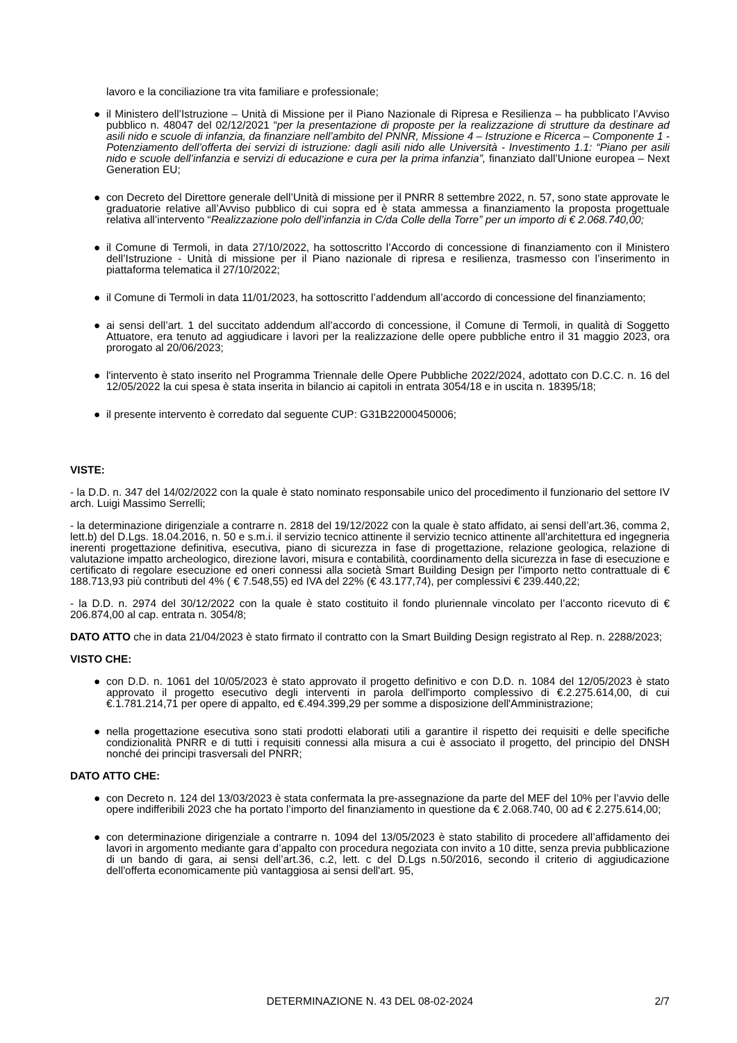lavoro e la conciliazione tra vita familiare e professionale;
● il Ministero dell’Istruzione – Unità di Missione per il Piano Nazionale di Ripresa e Resilienza – ha pubblicato l’Avviso pubblico n. 48047 del 02/12/2021 “per la presentazione di proposte per la realizzazione di strutture da destinare ad asili nido e scuole di infanzia, da finanziare nell’ambito del PNNR, Missione 4 – Istruzione e Ricerca – Componente 1 - Potenziamento dell’offerta dei servizi di istruzione: dagli asili nido alle Università - Investimento 1.1: “Piano per asili nido e scuole dell’infanzia e servizi di educazione e cura per la prima infanzia”, finanziato dall’Unione europea – Next Generation EU;
● con Decreto del Direttore generale dell’Unità di missione per il PNRR 8 settembre 2022, n. 57, sono state approvate le graduatorie relative all’Avviso pubblico di cui sopra ed è stata ammessa a finanziamento la proposta progettuale relativa all’intervento “Realizzazione polo dell’infanzia in C/da Colle della Torre” per un importo di € 2.068.740,00;
● il Comune di Termoli, in data 27/10/2022, ha sottoscritto l’Accordo di concessione di finanziamento con il Ministero dell’Istruzione - Unità di missione per il Piano nazionale di ripresa e resilienza, trasmesso con l’inserimento in piattaforma telematica il 27/10/2022;
● il Comune di Termoli in data 11/01/2023, ha sottoscritto l’addendum all’accordo di concessione del finanziamento;
● ai sensi dell’art. 1 del succitato addendum all’accordo di concessione, il Comune di Termoli, in qualità di Soggetto Attuatore, era tenuto ad aggiudicare i lavori per la realizzazione delle opere pubbliche entro il 31 maggio 2023, ora prorogato al 20/06/2023;
● l'intervento è stato inserito nel Programma Triennale delle Opere Pubbliche 2022/2024, adottato con D.C.C. n. 16 del 12/05/2022 la cui spesa è stata inserita in bilancio ai capitoli in entrata 3054/18 e in uscita n. 18395/18;
● il presente intervento è corredato dal seguente CUP: G31B22000450006;
VISTE:
- la D.D. n. 347 del 14/02/2022 con la quale è stato nominato responsabile unico del procedimento il funzionario del settore IV arch. Luigi Massimo Serrelli;
- la determinazione dirigenziale a contrarre n. 2818 del 19/12/2022 con la quale è stato affidato, ai sensi dell’art.36, comma 2, lett.b) del D.Lgs. 18.04.2016, n. 50 e s.m.i. il servizio tecnico attinente il servizio tecnico attinente all'architettura ed ingegneria inerenti progettazione definitiva, esecutiva, piano di sicurezza in fase di progettazione, relazione geologica, relazione di valutazione impatto archeologico, direzione lavori, misura e contabilità, coordinamento della sicurezza in fase di esecuzione e certificato di regolare esecuzione ed oneri connessi alla società Smart Building Design per l'importo netto contrattuale di € 188.713,93 più contributi del 4% ( € 7.548,55) ed IVA del 22% (€ 43.177,74), per complessivi € 239.440,22;
- la D.D. n. 2974 del 30/12/2022 con la quale è stato costituito il fondo pluriennale vincolato per l’acconto ricevuto di € 206.874,00 al cap. entrata n. 3054/8;
DATO ATTO che in data 21/04/2023 è stato firmato il contratto con la Smart Building Design registrato al Rep. n. 2288/2023;
VISTO CHE:
● con D.D. n. 1061 del 10/05/2023 è stato approvato il progetto definitivo e con D.D. n. 1084 del 12/05/2023 è stato approvato il progetto esecutivo degli interventi in parola dell'importo complessivo di €.2.275.614,00, di cui €.1.781.214,71 per opere di appalto, ed €.494.399,29 per somme a disposizione dell'Amministrazione;
● nella progettazione esecutiva sono stati prodotti elaborati utili a garantire il rispetto dei requisiti e delle specifiche condizionalità PNRR e di tutti i requisiti connessi alla misura a cui è associato il progetto, del principio del DNSH nonché dei principi trasversali del PNRR;
DATO ATTO CHE:
● con Decreto n. 124 del 13/03/2023 è stata confermata la pre-assegnazione da parte del MEF del 10% per l’avvio delle opere indifferibili 2023 che ha portato l’importo del finanziamento in questione da € 2.068.740, 00 ad € 2.275.614,00;
● con determinazione dirigenziale a contrarre n. 1094 del 13/05/2023 è stato stabilito di procedere all’affidamento dei lavori in argomento mediante gara d’appalto con procedura negoziata con invito a 10 ditte, senza previa pubblicazione di un bando di gara, ai sensi dell’art.36, c.2, lett. c del D.Lgs n.50/2016, secondo il criterio di aggiudicazione dell'offerta economicamente più vantaggiosa ai sensi dell'art. 95,
DETERMINAZIONE N. 43 DEL 08-02-2024 2/7